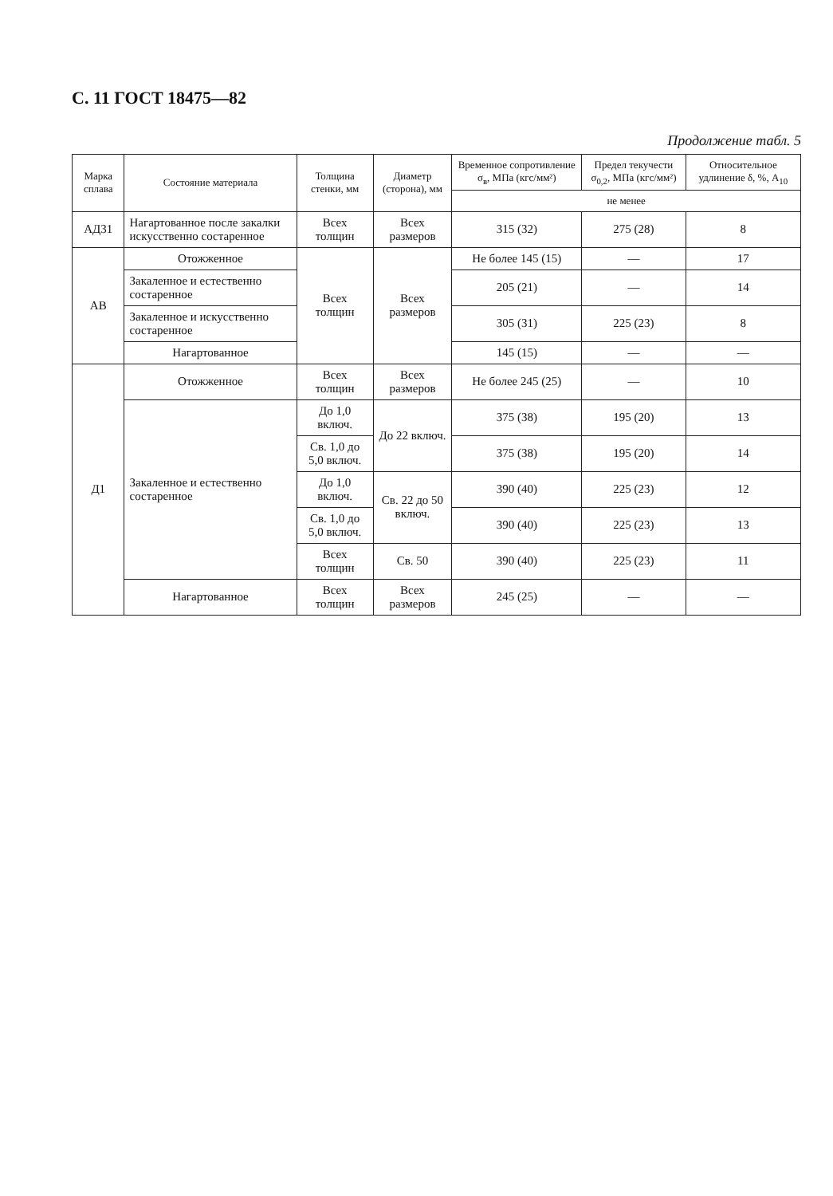С. 11 ГОСТ 18475—82
Продолжение табл. 5
| Марка сплава | Состояние материала | Толщина стенки, мм | Диаметр (сторона), мм | Временное сопротивление σ<sub>в</sub>, МПа (кгс/мм²) | Предел текучести σ<sub>0,2</sub>, МПа (кгс/мм²) | Относительное удлинение δ, %, A<sub>10</sub> |
| --- | --- | --- | --- | --- | --- | --- |
| | | | | не менее | | |
| АД31 | Нагартованное после закалки искусственно состаренное | Всех толщин | Всех размеров | 315 (32) | 275 (28) | 8 |
| АВ | Отожженное | Всех толщин | Всех размеров | Не более 145 (15) | — | 17 |
| | Закаленное и естественно состаренное | | | 205 (21) | — | 14 |
| | Закаленное и искусственно состаренное | | | 305 (31) | 225 (23) | 8 |
| | Нагартованное | | | 145 (15) | — | — |
| Д1 | Отожженное | Всех толщин | Всех размеров | Не более 245 (25) | — | 10 |
| | Закаленное и естественно состаренное | До 1,0 включ. | До 22 включ. | 375 (38) | 195 (20) | 13 |
| | | Св. 1,0 до 5,0 включ. | | 375 (38) | 195 (20) | 14 |
| | | До 1,0 включ. | Св. 22 до 50 включ. | 390 (40) | 225 (23) | 12 |
| | | Св. 1,0 до 5,0 включ. | | 390 (40) | 225 (23) | 13 |
| | | Всех толщин | Св. 50 | 390 (40) | 225 (23) | 11 |
| | Нагартованное | Всех толщин | Всех размеров | 245 (25) | — | — |